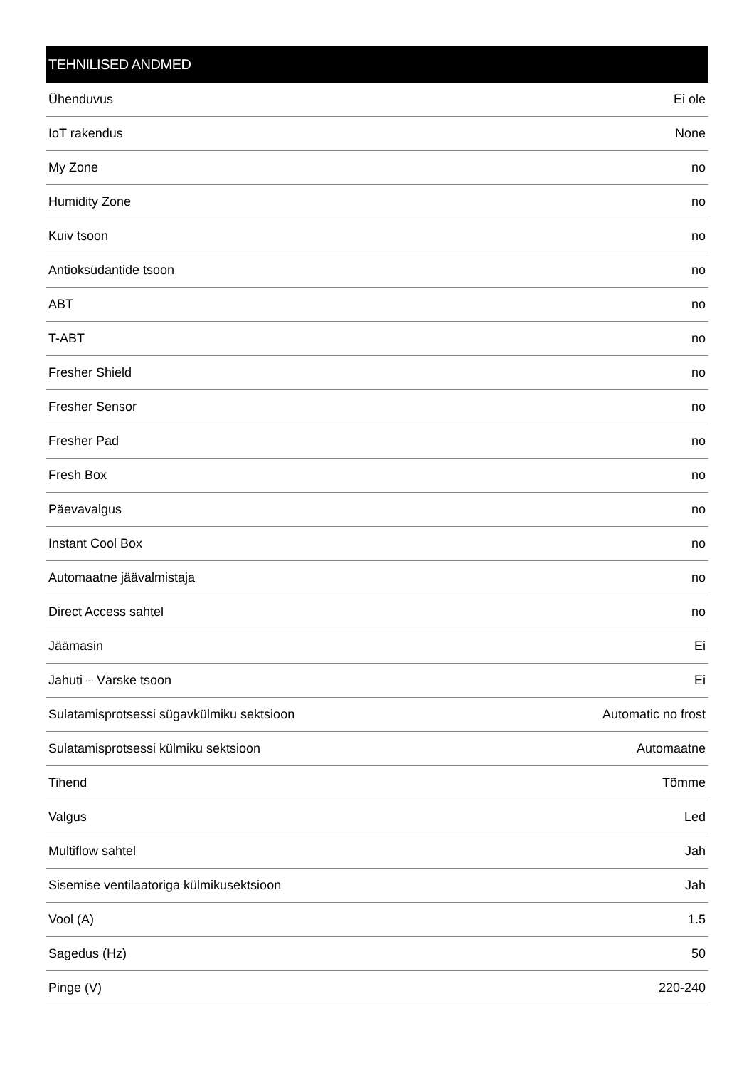TEHNILISED ANDMED
| Ühenduvus | Ei ole |
| IoT rakendus | None |
| My Zone | no |
| Humidity Zone | no |
| Kuiv tsoon | no |
| Antioksüdantide tsoon | no |
| ABT | no |
| T-ABT | no |
| Fresher Shield | no |
| Fresher Sensor | no |
| Fresher Pad | no |
| Fresh Box | no |
| Päevavalgus | no |
| Instant Cool Box | no |
| Automaatne jäävalmistaja | no |
| Direct Access sahtel | no |
| Jäämasin | Ei |
| Jahuti – Värske tsoon | Ei |
| Sulatamisprotsessi sügavkülmiku sektsioon | Automatic no frost |
| Sulatamisprotsessi külmiku sektsioon | Automaatne |
| Tihend | Tõmme |
| Valgus | Led |
| Multiflow sahtel | Jah |
| Sisemise ventilaatoriga külmikusektsioon | Jah |
| Vool (A) | 1.5 |
| Sagedus (Hz) | 50 |
| Pinge (V) | 220-240 |